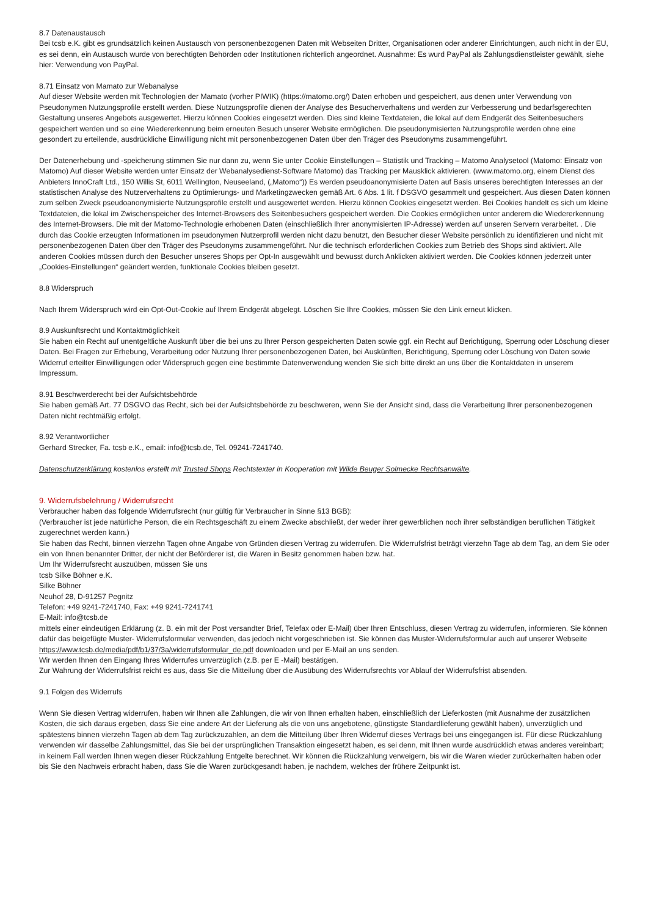8.7 Datenaustausch
Bei tcsb e.K. gibt es grundsätzlich keinen Austausch von personenbezogenen Daten mit Webseiten Dritter, Organisationen oder anderer Einrichtungen, auch nicht in der EU, es sei denn, ein Austausch wurde von berechtigten Behörden oder Institutionen richterlich angeordnet. Ausnahme: Es wurd PayPal als Zahlungsdienstleister gewählt, siehe hier: Verwendung von PayPal.
8.71 Einsatz von Mamato zur Webanalyse
Auf dieser Website werden mit Technologien der Mamato (vorher PIWIK) (https://matomo.org/) Daten erhoben und gespeichert, aus denen unter Verwendung von Pseudonymen Nutzungsprofile erstellt werden. Diese Nutzungsprofile dienen der Analyse des Besucherverhaltens und werden zur Verbesserung und bedarfsgerechten Gestaltung unseres Angebots ausgewertet. Hierzu können Cookies eingesetzt werden. Dies sind kleine Textdateien, die lokal auf dem Endgerät des Seitenbesuchers gespeichert werden und so eine Wiedererkennung beim erneuten Besuch unserer Website ermöglichen. Die pseudonymisierten Nutzungsprofile werden ohne eine gesondert zu erteilende, ausdrückliche Einwilligung nicht mit personenbezogenen Daten über den Träger des Pseudonyms zusammengeführt.
Der Datenerhebung und -speicherung stimmen Sie nur dann zu, wenn Sie unter Cookie Einstellungen – Statistik und Tracking – Matomo Analysetool (Matomo: Einsatz von Matomo) Auf dieser Website werden unter Einsatz der Webanalysedienst-Software Matomo) das Tracking per Mausklick aktivieren. (www.matomo.org, einem Dienst des Anbieters InnoCraft Ltd., 150 Willis St, 6011 Wellington, Neuseeland, („Matomo“)) Es werden pseudoanonymisierte Daten auf Basis unseres berechtigten Interesses an der statistischen Analyse des Nutzerverhaltens zu Optimierungs- und Marketingzwecken gemäß Art. 6 Abs. 1 lit. f DSGVO gesammelt und gespeichert. Aus diesen Daten können zum selben Zweck pseudoanonymisierte Nutzungsprofile erstellt und ausgewertet werden. Hierzu können Cookies eingesetzt werden. Bei Cookies handelt es sich um kleine Textdateien, die lokal im Zwischenspeicher des Internet-Browsers des Seitenbesuchers gespeichert werden. Die Cookies ermöglichen unter anderem die Wiedererkennung des Internet-Browsers. Die mit der Matomo-Technologie erhobenen Daten (einschließlich Ihrer anonymisierten IP-Adresse) werden auf unseren Servern verarbeitet. . Die durch das Cookie erzeugten Informationen im pseudonymen Nutzerprofil werden nicht dazu benutzt, den Besucher dieser Website persönlich zu identifizieren und nicht mit personenbezogenen Daten über den Träger des Pseudonyms zusammengeführt. Nur die technisch erforderlichen Cookies zum Betrieb des Shops sind aktiviert. Alle anderen Cookies müssen durch den Besucher unseres Shops per Opt-In ausgewählt und bewusst durch Anklicken aktiviert werden. Die Cookies können jederzeit unter „Cookies-Einstellungen“ geändert werden, funktionale Cookies bleiben gesetzt.
8.8 Widerspruch
Nach Ihrem Widerspruch wird ein Opt-Out-Cookie auf Ihrem Endgerät abgelegt. Löschen Sie Ihre Cookies, müssen Sie den Link erneut klicken.
8.9 Auskunftsrecht und Kontaktmöglichkeit
Sie haben ein Recht auf unentgeltliche Auskunft über die bei uns zu Ihrer Person gespeicherten Daten sowie ggf. ein Recht auf Berichtigung, Sperrung oder Löschung dieser Daten. Bei Fragen zur Erhebung, Verarbeitung oder Nutzung Ihrer personenbezogenen Daten, bei Auskünften, Berichtigung, Sperrung oder Löschung von Daten sowie Widerruf erteilter Einwilligungen oder Widerspruch gegen eine bestimmte Datenverwendung wenden Sie sich bitte direkt an uns über die Kontaktdaten in unserem Impressum.
8.91 Beschwerderecht bei der Aufsichtsbehörde
Sie haben gemäß Art. 77 DSGVO das Recht, sich bei der Aufsichtsbehörde zu beschweren, wenn Sie der Ansicht sind, dass die Verarbeitung Ihrer personenbezogenen Daten nicht rechtmäßig erfolgt.
8.92 Verantwortlicher
Gerhard Strecker, Fa. tcsb e.K., email: info@tcsb.de, Tel. 09241-7241740.
Datenschutzerklärung kostenlos erstellt mit Trusted Shops Rechtstexter in Kooperation mit Wilde Beuger Solmecke Rechtsanwälte.
9. Widerrufsbelehrung / Widerrufsrecht
Verbraucher haben das folgende Widerrufsrecht (nur gültig für Verbraucher in Sinne §13 BGB):
(Verbraucher ist jede natürliche Person, die ein Rechtsgeschäft zu einem Zwecke abschließt, der weder ihrer gewerblichen noch ihrer selbständigen beruflichen Tätigkeit zugerechnet werden kann.)
Sie haben das Recht, binnen vierzehn Tagen ohne Angabe von Gründen diesen Vertrag zu widerrufen. Die Widerrufsfrist beträgt vierzehn Tage ab dem Tag, an dem Sie oder ein von Ihnen benannter Dritter, der nicht der Beförderer ist, die Waren in Besitz genommen haben bzw. hat.
Um Ihr Widerrufsrecht auszuüben, müssen Sie uns
tcsb Silke Böhner e.K.
Silke Böhner
Neuhof 28, D-91257 Pegnitz
Telefon: +49 9241-7241740, Fax: +49 9241-7241741
E-Mail: info@tcsb.de
mittels einer eindeutigen Erklärung (z. B. ein mit der Post versandter Brief, Telefax oder E-Mail) über Ihren Entschluss, diesen Vertrag zu widerrufen, informieren. Sie können dafür das beigefügte Muster- Widerrufsformular verwenden, das jedoch nicht vorgeschrieben ist. Sie können das Muster-Widerrufsformular auch auf unserer Webseite https://www.tcsb.de/media/pdf/b1/37/3a/widerrufsformular_de.pdf downloaden und per E-Mail an uns senden.
Wir werden Ihnen den Eingang Ihres Widerrufes unverzüglich (z.B. per E -Mail) bestätigen.
Zur Wahrung der Widerrufsfrist reicht es aus, dass Sie die Mitteilung über die Ausübung des Widerrufsrechts vor Ablauf der Widerrufsfrist absenden.
9.1 Folgen des Widerrufs
Wenn Sie diesen Vertrag widerrufen, haben wir Ihnen alle Zahlungen, die wir von Ihnen erhalten haben, einschließlich der Lieferkosten (mit Ausnahme der zusätzlichen Kosten, die sich daraus ergeben, dass Sie eine andere Art der Lieferung als die von uns angebotene, günstigste Standardlieferung gewählt haben), unverzüglich und spätestens binnen vierzehn Tagen ab dem Tag zurückzuzahlen, an dem die Mitteilung über Ihren Widerruf dieses Vertrags bei uns eingegangen ist. Für diese Rückzahlung verwenden wir dasselbe Zahlungsmittel, das Sie bei der ursprünglichen Transaktion eingesetzt haben, es sei denn, mit Ihnen wurde ausdrücklich etwas anderes vereinbart; in keinem Fall werden Ihnen wegen dieser Rückzahlung Entgelte berechnet. Wir können die Rückzahlung verweigern, bis wir die Waren wieder zurückerhalten haben oder bis Sie den Nachweis erbracht haben, dass Sie die Waren zurückgesandt haben, je nachdem, welches der frühere Zeitpunkt ist.